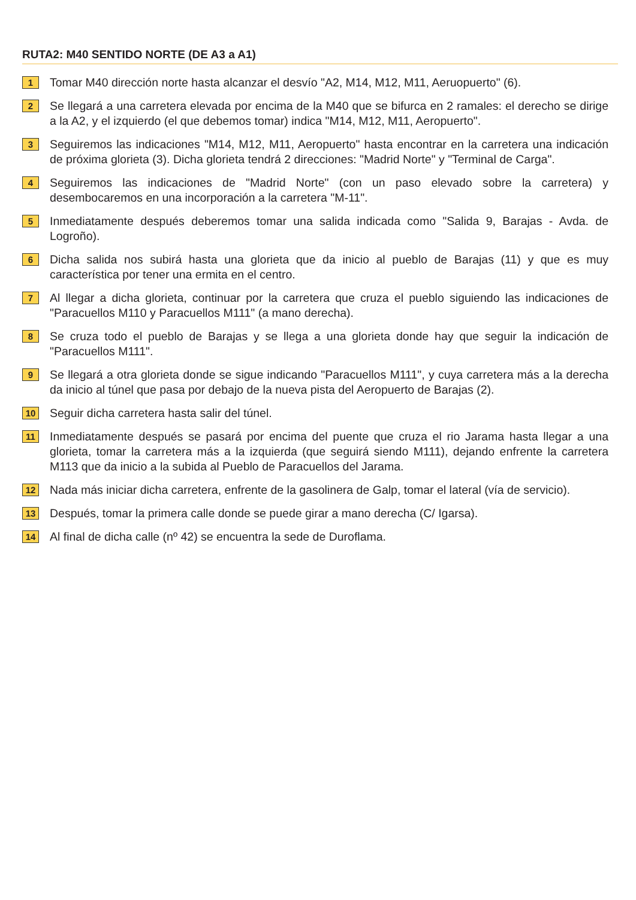RUTA2: M40 SENTIDO NORTE (DE A3 a A1)
1
Tomar M40 dirección norte hasta alcanzar el desvío "A2, M14, M12, M11, Aeruopuerto" (6).
2
Se llegará a una carretera elevada por encima de la M40 que se bifurca en 2 ramales: el derecho se dirige a la A2, y el izquierdo (el que debemos tomar) indica "M14, M12, M11, Aeropuerto".
3
Seguiremos las indicaciones "M14, M12, M11, Aeropuerto" hasta encontrar en la carretera una indicación de próxima glorieta (3). Dicha glorieta tendrá 2 direcciones: "Madrid Norte" y "Terminal de Carga".
4
Seguiremos las indicaciones de "Madrid Norte" (con un paso elevado sobre la carretera) y desembocaremos en una incorporación a la carretera "M-11".
5
Inmediatamente después deberemos tomar una salida indicada como "Salida 9, Barajas - Avda. de Logroño).
6
Dicha salida nos subirá hasta una glorieta que da inicio al pueblo de Barajas (11) y que es muy característica por tener una ermita en el centro.
7
Al llegar a dicha glorieta, continuar por la carretera que cruza el pueblo siguiendo las indicaciones de "Paracuellos M110 y Paracuellos M111" (a mano derecha).
8
Se cruza todo el pueblo de Barajas y se llega a una glorieta donde hay que seguir la indicación de "Paracuellos M111".
9
Se llegará a otra glorieta donde se sigue indicando "Paracuellos M111", y cuya carretera más a la derecha da inicio al túnel que pasa por debajo de la nueva pista del Aeropuerto de Barajas (2).
10
Seguir dicha carretera hasta salir del túnel.
11
Inmediatamente después se pasará por encima del puente que cruza el rio Jarama hasta llegar a una glorieta, tomar la carretera más a la izquierda (que seguirá siendo M111), dejando enfrente la carretera M113 que da inicio a la subida al Pueblo de Paracuellos del Jarama.
12
Nada más iniciar dicha carretera, enfrente de la gasolinera de Galp, tomar el lateral (vía de servicio).
13
Después, tomar la primera calle donde se puede girar a mano derecha (C/ Igarsa).
14
Al final de dicha calle (nº 42) se encuentra la sede de Duroflama.